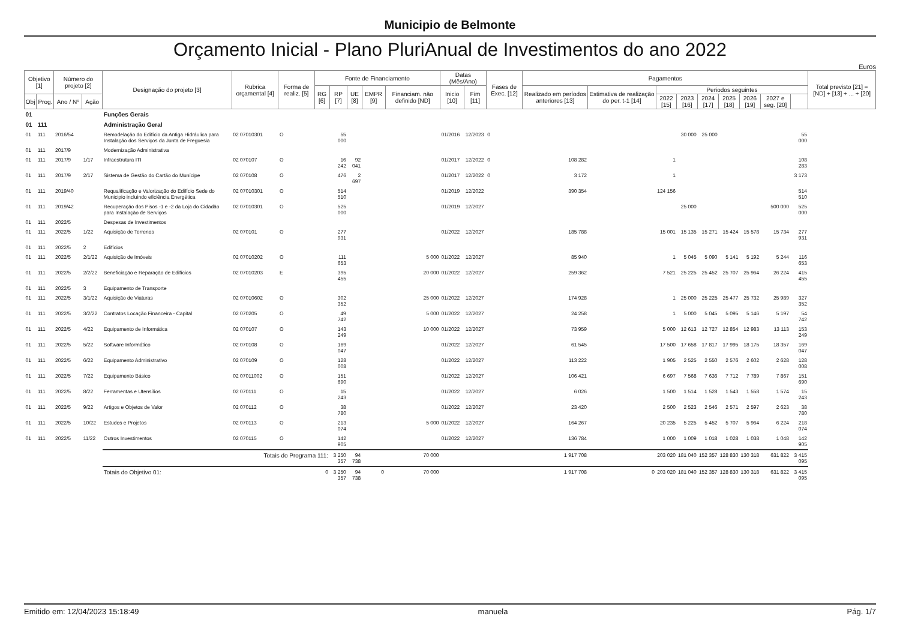Municipio de Belmonte
Orçamento Inicial - Plano PluriAnual de Investimentos do ano 2022
Euros
| Objetivo [1] | | Número do projeto [2] | | Designação do projeto [3] | Rubrica orçamental [4] | Forma de realiz. [5] | Fonte de Financiamento | | | | | Datas (Mês/Ano) | | Fases de Exec. [12] | Pagamentos | | | | | | | | | Total previsto [21] = [ND] + [13] + ... + [20] |
| --- | --- | --- | --- | --- | --- | --- | --- | --- | --- | --- | --- | --- | --- | --- | --- | --- | --- | --- | --- | --- | --- | --- | --- | --- |
| | | | | | | | RG [6] | RP [7] | UE [8] | EMPR [9] | Financiam. não definido [ND] | Inicio [10] | Fim [11] | | Realizado em períodos anteriores [13] | Estimativa de realização do per. t-1 [14] | Periodos seguintes | | | | | | | |
| Obj | Prog. | Ano / Nº | Ação | | | | | | | | | | | | | | 2022 [15] | 2023 [16] | 2024 [17] | 2025 [18] | 2026 [19] | 2027 e seg. [20] | | |
| 01 | | | | Funções Gerais | | | | | | | | | | | | | | | | | | | | |
| 01 | 111 | | | Administração Geral | | | | | | | | | | | | | | | | | | | | |
| 01 | 111 | 2016/54 | | Remodelação do Edifício da Antiga Hidráulica para Instalação dos Serviços da Junta de Freguesia | 02 07010301 | O | | 55 000 | | | | 01/2016 | 12/2023 | 0 | | | | 30 000 | 25 000 | | | | 55 000 | |
| 01 | 111 | 2017/9 | | Modernização Administrativa | | | | | | | | | | | | | | | | | | | | |
| 01 | 111 | 2017/9 | 1/17 | Infraestrutura ITI | 02 070107 | O | | 16 242 | 92 041 | | | 01/2017 | 12/2022 | 0 | 108 282 | | 1 | | | | | | 108 283 | |
| 01 | 111 | 2017/9 | 2/17 | Sistema de Gestão do Cartão do Munícipe | 02 070108 | O | | 476 | 2 697 | | | 01/2017 | 12/2022 | 0 | 3 172 | | 1 | | | | | | 3 173 | |
| 01 | 111 | 2019/40 | | Requalificação e Valorização do Edifício Sede do Municipio incluindo eficiência Energética | 02 07010301 | O | | 514 510 | | | | 01/2019 | 12/2022 | | 390 354 | | 124 156 | | | | | | 514 510 | |
| 01 | 111 | 2019/42 | | Recuperação dos Pisos -1 e -2 da Loja do Cidadão para Instalação de Serviços | 02 07010301 | O | | 525 000 | | | | 01/2019 | 12/2027 | | | | | 25 000 | | | | 500 000 | 525 000 | |
| 01 | 111 | 2022/5 | | Despesas de Investimentos | | | | | | | | | | | | | | | | | | | | |
| 01 | 111 | 2022/5 | 1/22 | Aquisição de Terrenos | 02 070101 | O | | 277 931 | | | | 01/2022 | 12/2027 | | 185 788 | | 15 001 | 15 135 | 15 271 | 15 424 | 15 578 | 15 734 | 277 931 | |
| 01 | 111 | 2022/5 | 2 | Edifícios | | | | | | | | | | | | | | | | | | | | |
| 01 | 111 | 2022/5 | 2/1/22 | Aquisição de Imóveis | 02 07010202 | O | | 111 653 | | | 5 000 | 01/2022 | 12/2027 | | 85 940 | | 1 | 5 045 | 5 090 | 5 141 | 5 192 | 5 244 | 116 653 | |
| 01 | 111 | 2022/5 | 2/2/22 | Beneficiação e Reparação de Edifícios | 02 07010203 | E | | 395 455 | | | 20 000 | 01/2022 | 12/2027 | | 259 362 | | 7 521 | 25 225 | 25 452 | 25 707 | 25 964 | 26 224 | 415 455 | |
| 01 | 111 | 2022/5 | 3 | Equipamento de Transporte | | | | | | | | | | | | | | | | | | | | |
| 01 | 111 | 2022/5 | 3/1/22 | Aquisição de Viaturas | 02 07010602 | O | | 302 352 | | | 25 000 | 01/2022 | 12/2027 | | 174 928 | | 1 | 25 000 | 25 225 | 25 477 | 25 732 | 25 989 | 327 352 | |
| 01 | 111 | 2022/5 | 3/2/22 | Contratos Locação Financeira - Capital | 02 070205 | O | | 49 742 | | | 5 000 | 01/2022 | 12/2027 | | 24 258 | | 1 | 5 000 | 5 045 | 5 095 | 5 146 | 5 197 | 54 742 | |
| 01 | 111 | 2022/5 | 4/22 | Equipamento de Informática | 02 070107 | O | | 143 249 | | | 10 000 | 01/2022 | 12/2027 | | 73 959 | | 5 000 | 12 613 | 12 727 | 12 854 | 12 983 | 13 113 | 153 249 | |
| 01 | 111 | 2022/5 | 5/22 | Software Informático | 02 070108 | O | | 169 047 | | | | 01/2022 | 12/2027 | | 61 545 | | 17 500 | 17 658 | 17 817 | 17 995 | 18 175 | 18 357 | 169 047 | |
| 01 | 111 | 2022/5 | 6/22 | Equipamento Administrativo | 02 070109 | O | | 128 008 | | | | 01/2022 | 12/2027 | | 113 222 | | 1 905 | 2 525 | 2 550 | 2 576 | 2 602 | 2 628 | 128 008 | |
| 01 | 111 | 2022/5 | 7/22 | Equipamento Básico | 02 07011002 | O | | 151 690 | | | | 01/2022 | 12/2027 | | 106 421 | | 6 697 | 7 568 | 7 636 | 7 712 | 7 789 | 7 867 | 151 690 | |
| 01 | 111 | 2022/5 | 8/22 | Ferramentas e Utensílios | 02 070111 | O | | 15 243 | | | | 01/2022 | 12/2027 | | 6 026 | | 1 500 | 1 514 | 1 528 | 1 543 | 1 558 | 1 574 | 15 243 | |
| 01 | 111 | 2022/5 | 9/22 | Artigos e Objetos de Valor | 02 070112 | O | | 38 780 | | | | 01/2022 | 12/2027 | | 23 420 | | 2 500 | 2 523 | 2 546 | 2 571 | 2 597 | 2 623 | 38 780 | |
| 01 | 111 | 2022/5 | 10/22 | Estudos e Projetos | 02 070113 | O | | 213 074 | | | 5 000 | 01/2022 | 12/2027 | | 164 267 | | 20 235 | 5 225 | 5 452 | 5 707 | 5 964 | 6 224 | 218 074 | |
| 01 | 111 | 2022/5 | 11/22 | Outros Investimentos | 02 070115 | O | | 142 905 | | | | 01/2022 | 12/2027 | | 136 784 | | 1 000 | 1 009 | 1 018 | 1 028 | 1 038 | 1 048 | 142 905 | |
| | | | | Totais do Programa 111: | | | | 3 250 357 | 94 738 | | 70 000 | | | | 1 917 708 | | 203 020 | 181 040 | 152 357 | 128 830 | 130 318 | 631 822 | 3 415 095 | |
| | | | | Totais do Objetivo 01: | | | 0 | 3 250 357 | 94 738 | 0 | 70 000 | | | | 1 917 708 | 0 | 203 020 | 181 040 | 152 357 | 128 830 | 130 318 | 631 822 | 3 415 095 | |
Emitido em: 12/04/2023 15:18:49 manuela Pág. 1/7